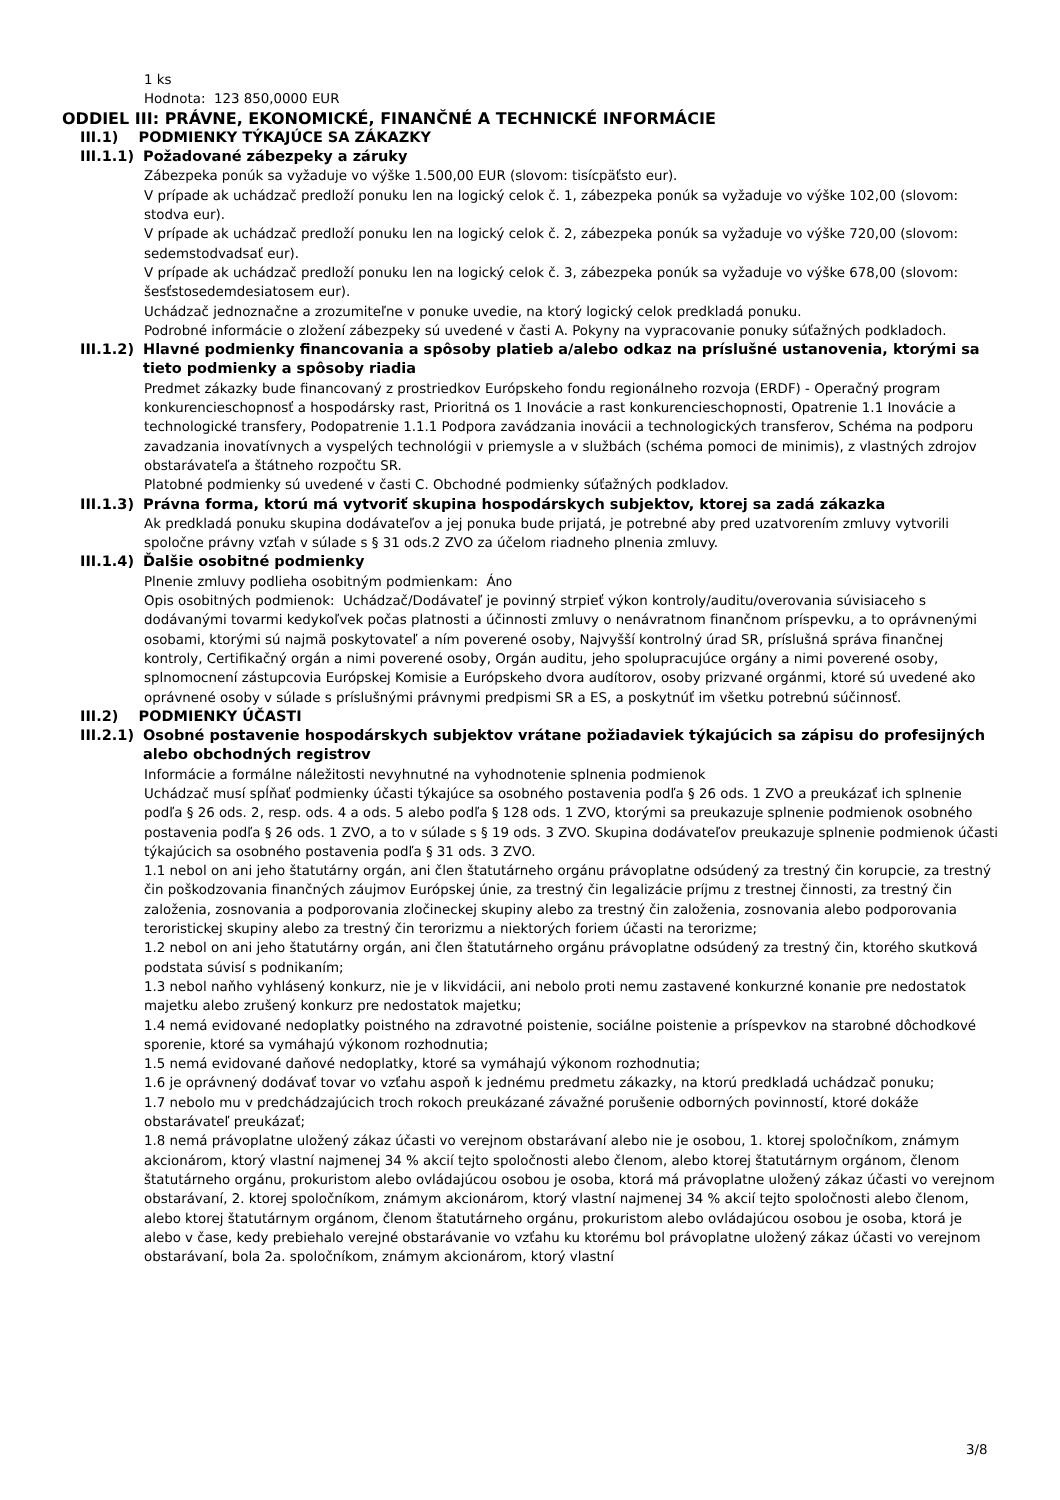1 ks
Hodnota: 123 850,0000 EUR
ODDIEL III: PRÁVNE, EKONOMICKÉ, FINANČNÉ A TECHNICKÉ INFORMÁCIE
III.1) PODMIENKY TÝKAJÚCE SA ZÁKAZKY
III.1.1) Požadované zábezpeky a záruky
Zábezpeka ponúk sa vyžaduje vo výške 1.500,00 EUR (slovom: tisícpäťsto eur).
V prípade ak uchádzač predloží ponuku len na logický celok č. 1, zábezpeka ponúk sa vyžaduje vo výške 102,00 (slovom: stodva eur).
V prípade ak uchádzač predloží ponuku len na logický celok č. 2, zábezpeka ponúk sa vyžaduje vo výške 720,00 (slovom: sedemstodvadsať eur).
V prípade ak uchádzač predloží ponuku len na logický celok č. 3, zábezpeka ponúk sa vyžaduje vo výške 678,00 (slovom: šesťstosedemdesiatosem eur).
Uchádzač jednoznačne a zrozumiteľne v ponuke uvedie, na ktorý logický celok predkladá ponuku.
Podrobné informácie o zložení zábezpeky sú uvedené v časti A. Pokyny na vypracovanie ponuky súťažných podkladoch.
III.1.2) Hlavné podmienky financovania a spôsoby platieb a/alebo odkaz na príslušné ustanovenia, ktorými sa tieto podmienky a spôsoby riadia
Predmet zákazky bude financovaný z prostriedkov Európskeho fondu regionálneho rozvoja (ERDF) - Operačný program konkurencieschopnosť a hospodársky rast, Prioritná os 1 Inovácie a rast konkurencieschopnosti, Opatrenie 1.1 Inovácie a technologické transfery, Podopatrenie 1.1.1 Podpora zavádzania inovácii a technologických transferov, Schéma na podporu zavadzania inovatívnych a vyspelých technológii v priemysle a v službách (schéma pomoci de minimis), z vlastných zdrojov obstarávateľa a štátneho rozpočtu SR.
Platobné podmienky sú uvedené v časti C. Obchodné podmienky súťažných podkladov.
III.1.3) Právna forma, ktorú má vytvoriť skupina hospodárskych subjektov, ktorej sa zadá zákazka
Ak predkladá ponuku skupina dodávateľov a jej ponuka bude prijatá, je potrebné aby pred uzatvorením zmluvy vytvorili spoločne právny vzťah v súlade s § 31 ods.2 ZVO za účelom riadneho plnenia zmluvy.
III.1.4) Ďalšie osobitné podmienky
Plnenie zmluvy podlieha osobitným podmienkam: Áno
Opis osobitných podmienok: Uchádzač/Dodávateľ je povinný strpieť výkon kontroly/auditu/overovania súvisiaceho s dodávanými tovarmi kedykoľvek počas platnosti a účinnosti zmluvy o nenávratnom finančnom príspevku, a to oprávnenými osobami, ktorými sú najmä poskytovateľ a ním poverené osoby, Najvyšší kontrolný úrad SR, príslušná správa finančnej kontroly, Certifikačný orgán a nimi poverené osoby, Orgán auditu, jeho spolupracujúce orgány a nimi poverené osoby, splnomocnení zástupcovia Európskej Komisie a Európskeho dvora audítorov, osoby prizvané orgánmi, ktoré sú uvedené ako oprávnené osoby v súlade s príslušnými právnymi predpismi SR a ES, a poskytnúť im všetku potrebnú súčinnosť.
III.2) PODMIENKY ÚČASTI
III.2.1) Osobné postavenie hospodárskych subjektov vrátane požiadaviek týkajúcich sa zápisu do profesijných alebo obchodných registrov
Informácie a formálne náležitosti nevyhnutné na vyhodnotenie splnenia podmienok
Uchádzač musí spĺňať podmienky účasti týkajúce sa osobného postavenia podľa § 26 ods. 1 ZVO a preukázať ich splnenie podľa § 26 ods. 2, resp. ods. 4 a ods. 5 alebo podľa § 128 ods. 1 ZVO, ktorými sa preukazuje splnenie podmienok osobného postavenia podľa § 26 ods. 1 ZVO, a to v súlade s § 19 ods. 3 ZVO. Skupina dodávateľov preukazuje splnenie podmienok účasti týkajúcich sa osobného postavenia podľa § 31 ods. 3 ZVO.
1.1 nebol on ani jeho štatutárny orgán, ani člen štatutárneho orgánu právoplatne odsúdený za trestný čin korupcie, za trestný čin poškodzovania finančných záujmov Európskej únie, za trestný čin legalizácie príjmu z trestnej činnosti, za trestný čin založenia, zosnovania a podporovania zločineckej skupiny alebo za trestný čin založenia, zosnovania alebo podporovania teroristickej skupiny alebo za trestný čin terorizmu a niektorých foriem účasti na terorizme;
1.2 nebol on ani jeho štatutárny orgán, ani člen štatutárneho orgánu právoplatne odsúdený za trestný čin, ktorého skutková podstata súvisí s podnikaním;
1.3 nebol naňho vyhlásený konkurz, nie je v likvidácii, ani nebolo proti nemu zastavené konkurzné konanie pre nedostatok majetku alebo zrušený konkurz pre nedostatok majetku;
1.4 nemá evidované nedoplatky poistného na zdravotné poistenie, sociálne poistenie a príspevkov na starobné dôchodkové sporenie, ktoré sa vymáhajú výkonom rozhodnutia;
1.5 nemá evidované daňové nedoplatky, ktoré sa vymáhajú výkonom rozhodnutia;
1.6 je oprávnený dodávať tovar vo vzťahu aspoň k jednému predmetu zákazky, na ktorú predkladá uchádzač ponuku;
1.7 nebolo mu v predchádzajúcich troch rokoch preukázané závažné porušenie odborných povinností, ktoré dokáže obstarávateľ preukázať;
1.8 nemá právoplatne uložený zákaz účasti vo verejnom obstarávaní alebo nie je osobou, 1. ktorej spoločníkom, známym akcionárom, ktorý vlastní najmenej 34 % akcií tejto spoločnosti alebo členom, alebo ktorej štatutárnym orgánom, členom štatutárneho orgánu, prokuristom alebo ovládajúcou osobou je osoba, ktorá má právoplatne uložený zákaz účasti vo verejnom obstarávaní, 2. ktorej spoločníkom, známym akcionárom, ktorý vlastní najmenej 34 % akcií tejto spoločnosti alebo členom, alebo ktorej štatutárnym orgánom, členom štatutárneho orgánu, prokuristom alebo ovládajúcou osobou je osoba, ktorá je alebo v čase, kedy prebiehalo verejné obstarávanie vo vzťahu ku ktorému bol právoplatne uložený zákaz účasti vo verejnom obstarávaní, bola 2a. spoločníkom, známym akcionárom, ktorý vlastní
3/8